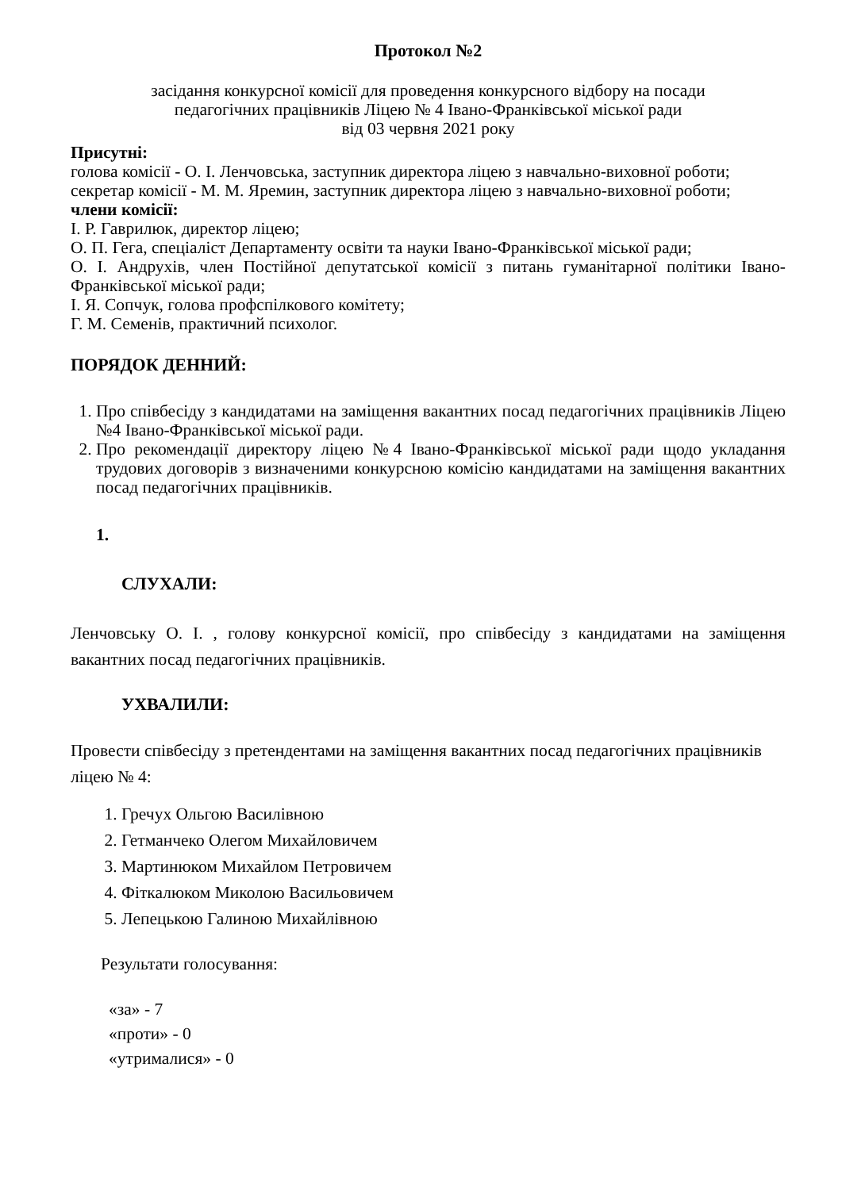Протокол №2
засідання конкурсної комісії для проведення конкурсного відбору на посади
педагогічних працівників Ліцею № 4 Івано-Франківської міської ради
від 03 червня 2021 року
Присутні:
голова комісії - О. І. Ленчовська, заступник директора ліцею з навчально-виховної роботи;
секретар комісії - М. М. Яремин, заступник директора ліцею з навчально-виховної роботи;
члени комісії:
І. Р. Гаврилюк, директор ліцею;
О. П. Гега, спеціаліст Департаменту освіти та науки Івано-Франківської міської ради;
О. І. Андрухів, член Постійної депутатської комісії з питань гуманітарної політики Івано-Франківської міської ради;
І. Я. Сопчук, голова профспілкового комітету;
Г. М. Семенів, практичний психолог.
ПОРЯДОК ДЕННИЙ:
1. Про співбесіду з кандидатами на заміщення вакантних посад педагогічних працівників Ліцею №4 Івано-Франківської міської ради.
2. Про рекомендації директору ліцею №4 Івано-Франківської міської ради щодо укладання трудових договорів з визначеними конкурсною комісію кандидатами на заміщення вакантних посад педагогічних працівників.
1.
СЛУХАЛИ:
Ленчовську О. І. , голову конкурсної комісії, про співбесіду з кандидатами на заміщення вакантних посад педагогічних працівників.
УХВАЛИЛИ:
Провести співбесіду з претендентами на заміщення вакантних посад педагогічних працівників ліцею № 4:
1. Гречух Ольгою Василівною
2. Гетманчеко Олегом Михайловичем
3. Мартинюком Михайлом Петровичем
4. Фіткалюком Миколою Васильовичем
5. Лепецькою Галиною Михайлівною
Результати голосування:
«за» - 7
«проти» - 0
«утрималися» - 0